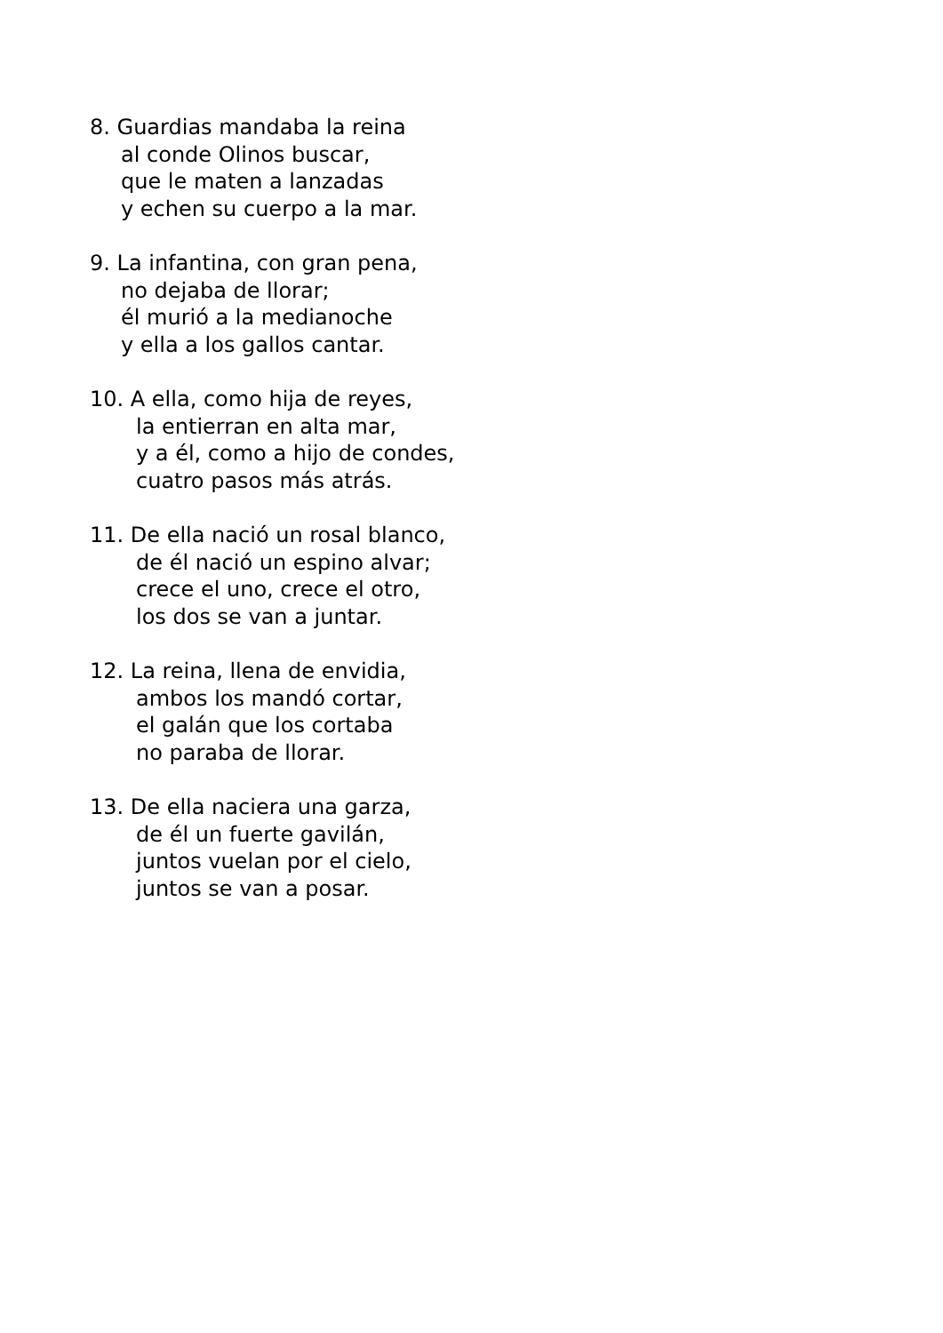8. Guardias mandaba la reina
al conde Olinos buscar,
que le maten a lanzadas
y echen su cuerpo a la mar.
9. La infantina, con gran pena,
no dejaba de llorar;
él murió a la medianoche
y ella a los gallos cantar.
10. A ella, como hija de reyes,
la entierran en alta mar,
y a él, como a hijo de condes,
cuatro pasos más atrás.
11. De ella nació un rosal blanco,
de él nació un espino alvar;
crece el uno, crece el otro,
los dos se van a juntar.
12. La reina, llena de envidia,
ambos los mandó cortar,
el galán que los cortaba
no paraba de llorar.
13. De ella naciera una garza,
de él un fuerte gavilán,
juntos vuelan por el cielo,
juntos se van a posar.